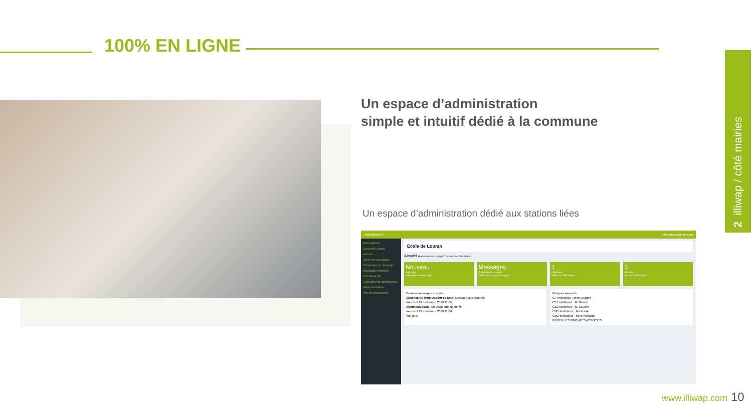100% EN LIGNE
Un espace d’administration
simple et intuitif dédié à la commune
Un espace d’administration dédié aux stations liées
Adminilliwap ≡ julia.sahuc@gmail.com
Mes stations
Ecole de Louran
Accueil
Gérer les messages
Composer un message
Messages envoyés
Brouillons (0)
Calendrier de publications
Gérer la station
Voir les documents
Ecole de Louran
Accueil Bienvenue sur la page d'accueil de votre station
Nouveau
message
Composer un message
Messages
2 messages envoyés
Voir les messages envoyés
1
Utilisateur
Gérer les utilisateurs
0
Abonné
Voir les statistiques
Derniers messages envoyés
Absence de Mme Dupont ce lundi Message aux abonnés
mercredi 13 novembre 2019 11:05
Alerte aux poux ! Message aux abonnés
mercredi 13 novembre 2019 11:04
Voir plus
Groupes associés
CP Institutrice : Mme Dupont
CE1 Instituteur : M. Guérin
CE2 Instituteur : M. Laurent
CM1 Institutrice : Mme Vial
CM2 Institutrice : Mme Rousson
GÉRER LES GROUPES ASSOCIÉS
2 illiwap / côté mairies
www.illiwap.com 10